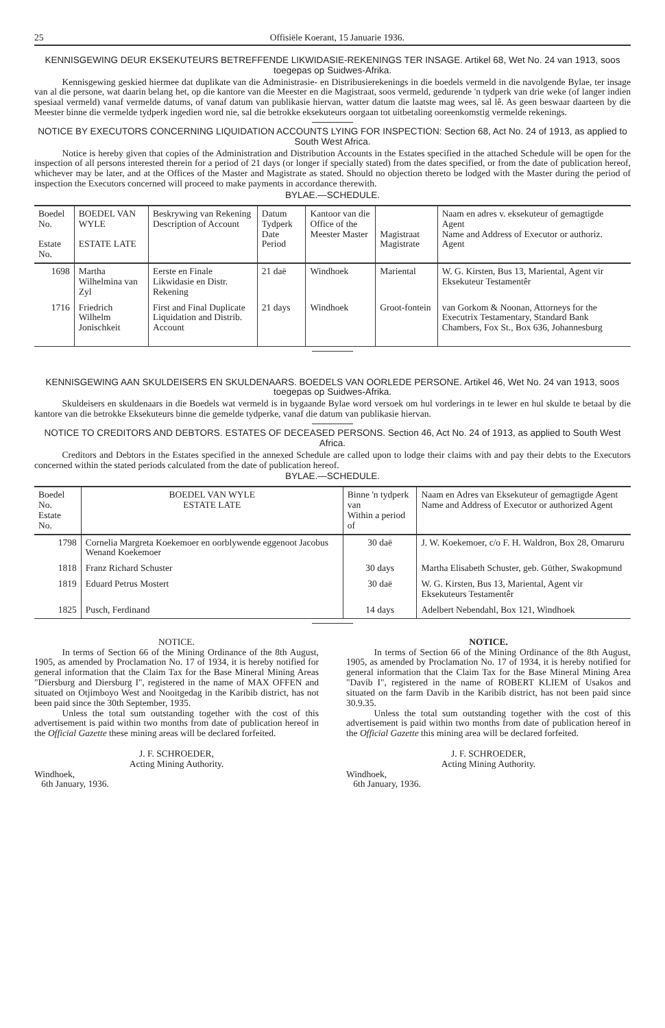25 Offisiële Koerant, 15 Januarie 1936.
KENNISGEWING DEUR EKSEKUTEURS BETREFFENDE LIKWIDASIE-REKENINGS TER INSAGE. Artikel 68, Wet No. 24 van 1913, soos toegepas op Suidwes-Afrika.
Kennisgewing geskied hiermee dat duplikate van die Administrasie- en Distribusierekenings in die boedels vermeld in die navolgende Bylae, ter insage van al die persone, wat daarin belang het, op die kantore van die Meester en die Magistraat, soos vermeld, gedurende 'n tydperk van drie weke (of langer indien spesiaal vermeld) vanaf vermelde datums, of vanaf datum van publikasie hiervan, watter datum die laatste mag wees, sal lê. As geen beswaar daarteen by die Meester binne die vermelde tydperk ingedien word nie, sal die betrokke eksekuteurs oorgaan tot uitbetaling ooreenkomstig vermelde rekenings.
NOTICE BY EXECUTORS CONCERNING LIQUIDATION ACCOUNTS LYING FOR INSPECTION: Section 68, Act No. 24 of 1913, as applied to South West Africa.
Notice is hereby given that copies of the Administration and Distribution Accounts in the Estates specified in the attached Schedule will be open for the inspection of all persons interested therein for a period of 21 days (or longer if specially stated) from the dates specified, or from the date of publication hereof, whichever may be later, and at the Offices of the Master and Magistrate as stated. Should no objection thereto be lodged with the Master during the period of inspection the Executors concerned will proceed to make payments in accordance therewith.
BYLAE.—SCHEDULE.
| Boedel No. Estate No. | BOEDEL VAN WYLE ESTATE LATE | Beskrywing van Rekening Description of Account | Datum Tydperk Date Period | Kantoor van die Office of the Meester Master | Magistraat Magistrate | Naam en adres v. eksekuteur of gemagtigde Agent Name and Address of Executor or authoriz. Agent |
| --- | --- | --- | --- | --- | --- | --- |
| 1698 | Martha Wilhelmina van Zyl | Eerste en Finale Likwidasie en Distr. Rekening | 21 daë | Windhoek | Mariental | W. G. Kirsten, Bus 13, Mariental, Agent vir Eksekuteur Testamentêr |
| 1716 | Friedrich Wilhelm Jonischkeit | First and Final Duplicate Liquidation and Distrib. Account | 21 days | Windhoek | Groot-fontein | van Gorkom & Noonan, Attorneys for the Executrix Testamentary, Standard Bank Chambers, Fox St., Box 636, Johannesburg |
KENNISGEWING AAN SKULDEISERS EN SKULDENAARS. BOEDELS VAN OORLEDE PERSONE. Artikel 46, Wet No. 24 van 1913, soos toegepas op Suidwes-Afrika.
Skuldeisers en skuldenaars in die Boedels wat vermeld is in bygaande Bylae word versoek om hul vorderings in te lewer en hul skulde te betaal by die kantore van die betrokke Eksekuteurs binne die gemelde tydperke, vanaf die datum van publikasie hiervan.
NOTICE TO CREDITORS AND DEBTORS. ESTATES OF DECEASED PERSONS. Section 46, Act No. 24 of 1913, as applied to South West Africa.
Creditors and Debtors in the Estates specified in the annexed Schedule are called upon to lodge their claims with and pay their debts to the Executors concerned within the stated periods calculated from the date of publication hereof.
BYLAE.—SCHEDULE.
| Boedel No. Estate No. | BOEDEL VAN WYLE ESTATE LATE | Binne 'n tydperk van Within a period of | Naam en Adres van Eksekuteur of gemagtigde Agent Name and Address of Executor or authorized Agent |
| --- | --- | --- | --- |
| 1798 | Cornelia Margreta Koekemoer en oorblywende eggenoot Jacobus Wenand Koekemoer | 30 daë | J. W. Koekemoer, c/o F. H. Waldron, Box 28, Omaruru |
| 1818 | Franz Richard Schuster | 30 days | Martha Elisabeth Schuster, geb. Güther, Swakopmund |
| 1819 | Eduard Petrus Mostert | 30 daë | W. G. Kirsten, Bus 13, Mariental, Agent vir Eksekuteurs Testamentêr |
| 1825 | Pusch, Ferdinand | 14 days | Adelbert Nebendahl, Box 121, Windhoek |
NOTICE.
In terms of Section 66 of the Mining Ordinance of the 8th August, 1905, as amended by Proclamation No. 17 of 1934, it is hereby notified for general information that the Claim Tax for the Base Mineral Mining Areas "Diersburg and Diersburg I", registered in the name of MAX OFFEN and situated on Otjimboyo West and Nooitgedag in the Karibib district, has not been paid since the 30th September, 1935.
Unless the total sum outstanding together with the cost of this advertisement is paid within two months from date of publication hereof in the Official Gazette these mining areas will be declared forfeited.
J. F. SCHROEDER,
Acting Mining Authority.
Windhoek,
6th January, 1936.
NOTICE.
In terms of Section 66 of the Mining Ordinance of the 8th August, 1905, as amended by Proclamation No. 17 of 1934, it is hereby notified for general information that the Claim Tax for the Base Mineral Mining Area "Davib I", registered in the name of ROBERT KLIEM of Usakos and situated on the farm Davib in the Karibib district, has not been paid since 30.9.35.
Unless the total sum outstanding together with the cost of this advertisement is paid within two months from date of publication hereof in the Official Gazette this mining area will be declared forfeited.
J. F. SCHROEDER,
Acting Mining Authority.
Windhoek,
6th January, 1936.